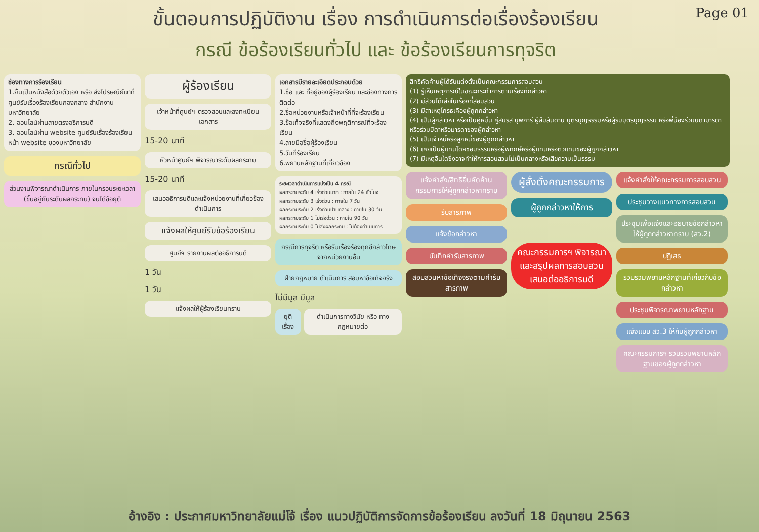ขั้นตอนการปฏิบัติงาน เรื่อง การดำเนินการต่อเรื่องร้องเรียน
กรณี ข้อร้องเรียนทั่วไป และ ข้อร้องเรียนการทุจริต
Page 01
ช่องทางการร้องเรียน
1.ยื่นเป็นหนังสือด้วยตัวเอง หรือ ส่งไปรษณีย์มาที่ศูนย์รับเรื่องร้องเรียนกองกลาง สำนักงานมหาวิทยาลัย
2. ออนไลน์ผ่านสายตรงอธิการบดี
3. ออนไลน์ผ่าน website ศูนย์รับเรื่องร้องเรียน หน้า website ของมหาวิทยาลัย
กรณีทั่วไป
ส่วนงานพิจารณาดำเนินการ ภายในกรอบระยะเวลา (ขึ้นอยู่กับระดับผลกระทบ) จนได้ข้อยุติ
ผู้ร้องเรียน
เจ้าหน้าที่ศูนย์ฯ ตรวจสอบและลงทะเบียนเอกสาร
15-20 นาที
หัวหน้าศูนย์ฯ พิจารณาระดับผลกระทบ
15-20 นาที
เสนออธิการบดีและแจ้งหน่วยงานที่เกี่ยวข้องดำเนินการ
แจ้งผลให้ศูนย์รับข้อร้องเรียน
ศูนย์ฯ รายงานผลต่ออธิการบดี
1 วัน
1 วัน
แจ้งผลให้ผู้ร้องเรียนทราบ
เอกสารมีรายละเอียดประกอบด้วย
1.ชื่อ และ ที่อยู่ของผู้ร้องเรียน และช่องทางการติดต่อ
2.ชื่อหน่วยงานหรือเจ้าหน้าที่ที่จะร้องเรียน
3.ข้อเท็จจริงที่แสดงถึงพฤติการณ์ที่จะร้องเรียน
4.ลายมือชื่อผู้ร้องเรียน
5.วันที่ร้องเรียน
6.พยานหลักฐานที่เกี่ยวข้อง
ระยะเวลาดำเนินการแบ่งเป็น 4 กรณี
ผลกระทบระดับ 4 เร่งด่วนมาก : ภายใน 24 ชั่วโมง
ผลกระทบระดับ 3 เร่งด่วน : ภายใน 7 วัน
ผลกระทบระดับ 2 เร่งด่วนปานกลาง : ภายใน 30 วัน
ผลกระทบระดับ 1 ไม่เร่งด่วน : ภายใน 90 วัน
ผลกระทบระดับ 0 ไม่ส่งผลกระทบ : ไม่ต้องดำเนินการ
กรณีการทุจริต หรือรับเรื่องร้องทุกข์กล่าวโทษจากหน่วยงานอื่น
ฝ่ายกฎหมาย ดำเนินการ สอบหาข้อเท็จจริง
ไม่มีมูล มีมูล
ยุติเรื่อง ดำเนินการทางวินัย หรือ ทางกฎหมายต่อ
สิทธิคัดค้านผู้ได้รับแต่งตั้งเป็นคณะกรรมการสอบสวน
(1) รู้เห็นเหตุการณ์ในขณะกระทำการตามเรื่องที่กล่าวหา
(2) มีส่วนได้เสียในเรื่องที่สอบสวน
(3) มีสาเหตุโกรธเคืองผู้ถูกกล่าวหา
(4) เป็นผู้กล่าวหา หรือเป็นคู่หมั้น คู่สมรส บุพการี ผู้สืบสันดาน บุตรบุญธรรมหรือผู้รับบุตรบุญธรรม หรือพี่น้องร่วมบิดามารดา หรือร่วมบิดาหรือมารดาของผู้กล่าวหา
(5) เป็นเจ้าหนี้หรือลูกหนี้ของผู้ถูกกล่าวหา
(6) เคยเป็นผู้แทนโดยชอบธรรมหรือผู้พิทักษ์หรือผู้แทนหรือตัวแทนของผู้ถูกกล่าวหา
(7) มีเหตุอื่นใดซึ่งอาจทำให้การสอบสวนไม่เป็นกลางหรือเสียความเป็นธรรม
แจ้งคำสั่ง/สิทธิยื่นคัดค้านกรรมการให้ผู้ถูกกล่าวหาทราบ
รับสารภาพ
แจ้งข้อกล่าวหา
บันทึกคำรับสารภาพ
สอบสวนหาข้อเท็จจริงตามคำรับสารภาพ
ผู้สั่งตั้งคณะกรรมการ
ผู้ถูกกล่าวหาให้การ
คณะกรรมการฯ พิจารณาและสรุปผลการสอบสวน เสนอต่ออธิการบดี
แจ้งคำสั่งให้คณะกรรมการสอบสวน
ประชุมวางแนวทางการสอบสวน
ประชุมเพื่อแจ้งและอธิบายข้อกล่าวหาให้ผู้ถูกกล่าวหาทราบ (สว.2)
ปฏิเสธ
รวบรวมพยานหลักฐานที่เกี่ยวกับข้อกล่าวหา
ประชุมพิจารณาพยานหลักฐาน
แจ้งแบบ สว.3 ให้กับผู้ถูกกล่าวหา
คณะกรรมการฯ รวบรวมพยานหลักฐานของผู้ถูกกล่าวหา
อ้างอิง : ประกาศมหาวิทยาลัยแม่โจ้ เรื่อง แนวปฏิบัติการจัดการข้อร้องเรียน ลงวันที่ 18 มิถุนายน 2563